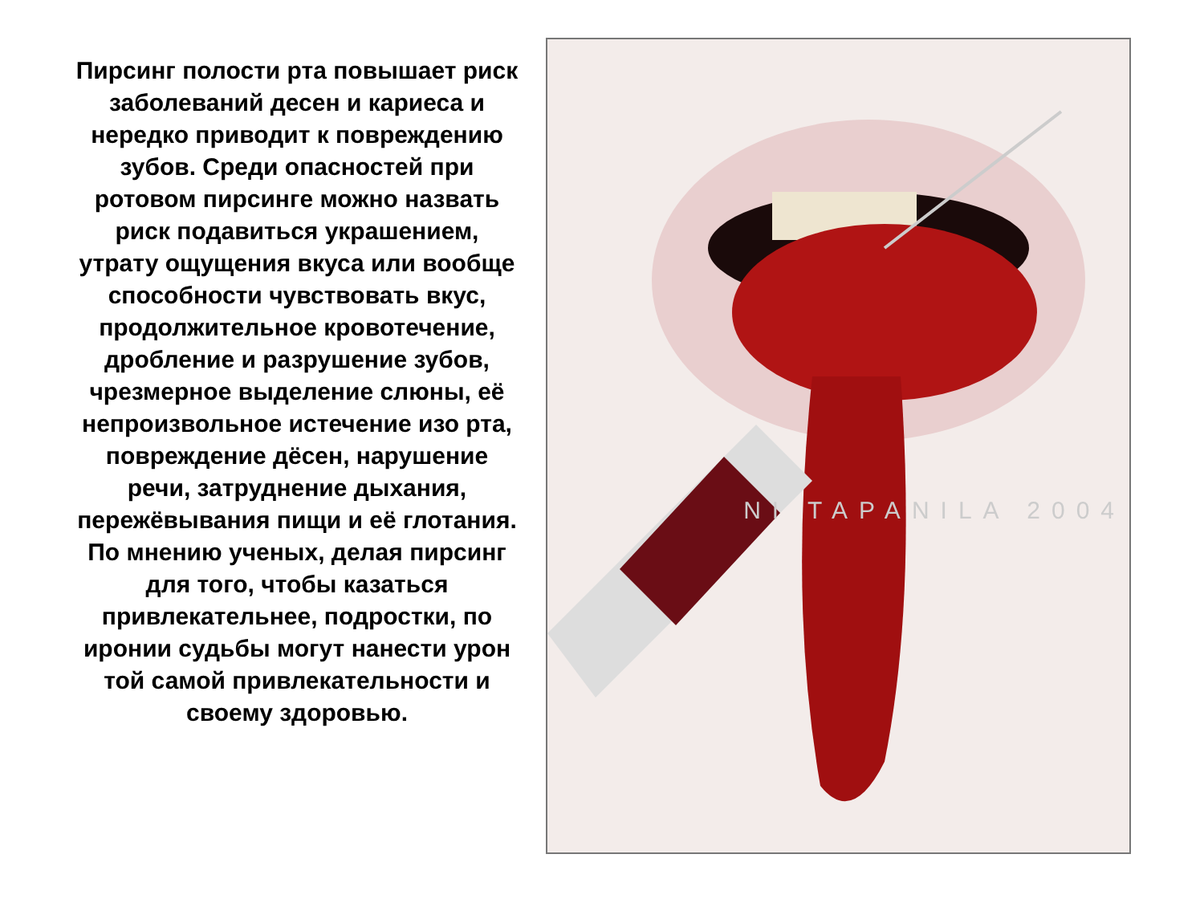Пирсинг полости рта повышает риск заболеваний десен и кариеса и нередко приводит к повреждению зубов. Среди опасностей при ротовом пирсинге можно назвать риск подавиться украшением, утрату ощущения вкуса или вообще способности чувствовать вкус, продолжительное кровотечение, дробление и разрушение зубов, чрезмерное выделение слюны, её непроизвольное истечение изо рта, повреждение дёсен, нарушение речи, затруднение дыхания, пережёвывания пищи и её глотания. По мнению ученых, делая пирсинг для того, чтобы казаться привлекательнее, подростки, по иронии судьбы могут нанести урон той самой привлекательности и своему здоровью.
NI TAPANILA 2004